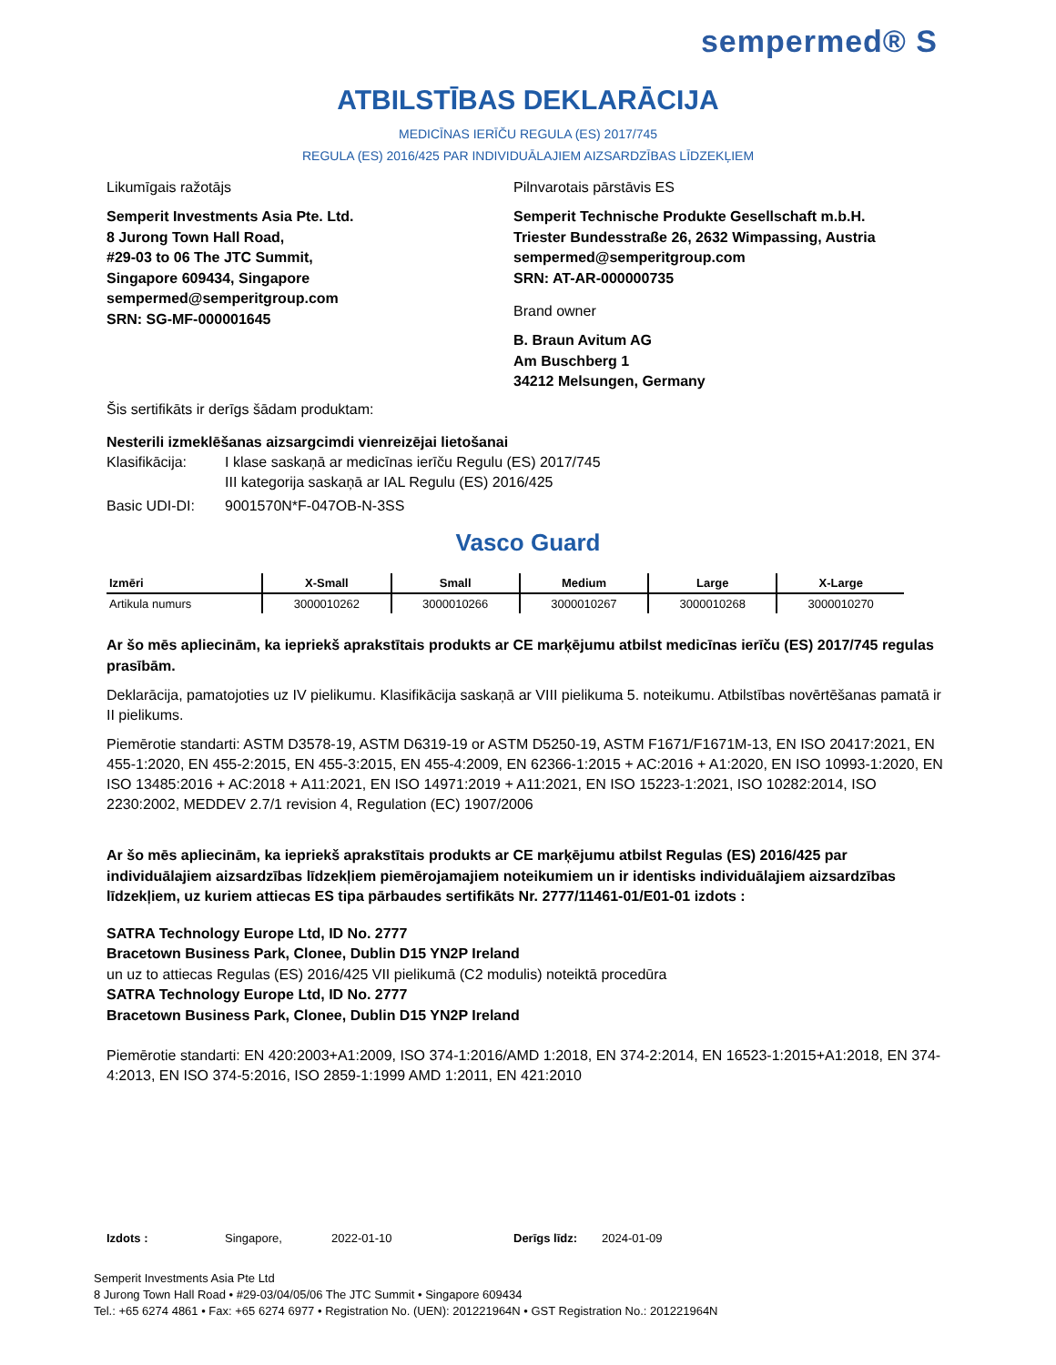sempermed® S
ATBILSTĪBAS DEKLARĀCIJA
MEDICĪNAS IERĪČU REGULA (ES) 2017/745
REGULA (ES) 2016/425 PAR INDIVIDUĀLAJIEM AIZSARDZĪBAS LĪDZEKĻIEM
Likumīgais ražotājs
Semperit Investments Asia Pte. Ltd.
8 Jurong Town Hall Road,
#29-03 to 06 The JTC Summit,
Singapore 609434, Singapore
sempermed@semperitgroup.com
SRN: SG-MF-000001645
Pilnvarotais pārstāvis ES
Semperit Technische Produkte Gesellschaft m.b.H.
Triester Bundesstraße 26, 2632 Wimpassing, Austria
sempermed@semperitgroup.com
SRN: AT-AR-000000735
Brand owner
B. Braun Avitum AG
Am Buschberg 1
34212 Melsungen, Germany
Šis sertifikāts ir derīgs šādam produktam:
Nesterili izmeklēšanas aizsargcimdi vienreizējai lietošanai
| Klasifikācija: | I klase saskaņā ar medicīnas ierīču Regulu (ES) 2017/745 III kategorija saskaņā ar IAL Regulu (ES) 2016/425 |
| Basic UDI-DI: | 9001570N*F-047OB-N-3SS |
Vasco Guard
| Izmēri | X-Small | Small | Medium | Large | X-Large |
| --- | --- | --- | --- | --- | --- |
| Artikula numurs | 3000010262 | 3000010266 | 3000010267 | 3000010268 | 3000010270 |
Ar šo mēs apliecinām, ka iepriekš aprakstītais produkts ar CE marķējumu atbilst medicīnas ierīču (ES) 2017/745 regulas prasībām.
Deklarācija, pamatojoties uz IV pielikumu. Klasifikācija saskaņā ar VIII pielikuma 5. noteikumu. Atbilstības novērtēšanas pamatā ir II pielikums.
Piemērotie standarti: ASTM D3578-19, ASTM D6319-19 or ASTM D5250-19, ASTM F1671/F1671M-13, EN ISO 20417:2021, EN 455-1:2020, EN 455-2:2015, EN 455-3:2015, EN 455-4:2009, EN 62366-1:2015 + AC:2016 + A1:2020, EN ISO 10993-1:2020, EN ISO 13485:2016 + AC:2018 + A11:2021, EN ISO 14971:2019 + A11:2021, EN ISO 15223-1:2021, ISO 10282:2014, ISO 2230:2002, MEDDEV 2.7/1 revision 4, Regulation (EC) 1907/2006
Ar šo mēs apliecinām, ka iepriekš aprakstītais produkts ar CE marķējumu atbilst Regulas (ES) 2016/425 par individuālajiem aizsardzības līdzekļiem piemērojamajiem noteikumiem un ir identisks individuālajiem aizsardzības līdzekļiem, uz kuriem attiecas ES tipa pārbaudes sertifikāts Nr. 2777/11461-01/E01-01 izdots :
SATRA Technology Europe Ltd, ID No. 2777
Bracetown Business Park, Clonee, Dublin D15 YN2P Ireland
un uz to attiecas Regulas (ES) 2016/425 VII pielikumā (C2 modulis) noteiktā procedūra
SATRA Technology Europe Ltd, ID No. 2777
Bracetown Business Park, Clonee, Dublin D15 YN2P Ireland
Piemērotie standarti: EN 420:2003+A1:2009, ISO 374-1:2016/AMD 1:2018, EN 374-2:2014, EN 16523-1:2015+A1:2018, EN 374-4:2013, EN ISO 374-5:2016, ISO 2859-1:1999 AMD 1:2011, EN 421:2010
Izdots : Singapore, 2022-01-10 Derīgs līdz: 2024-01-09
Semperit Investments Asia Pte Ltd
8 Jurong Town Hall Road • #29-03/04/05/06 The JTC Summit • Singapore 609434
Tel.: +65 6274 4861 • Fax: +65 6274 6977 • Registration No. (UEN): 201221964N • GST Registration No.: 201221964N